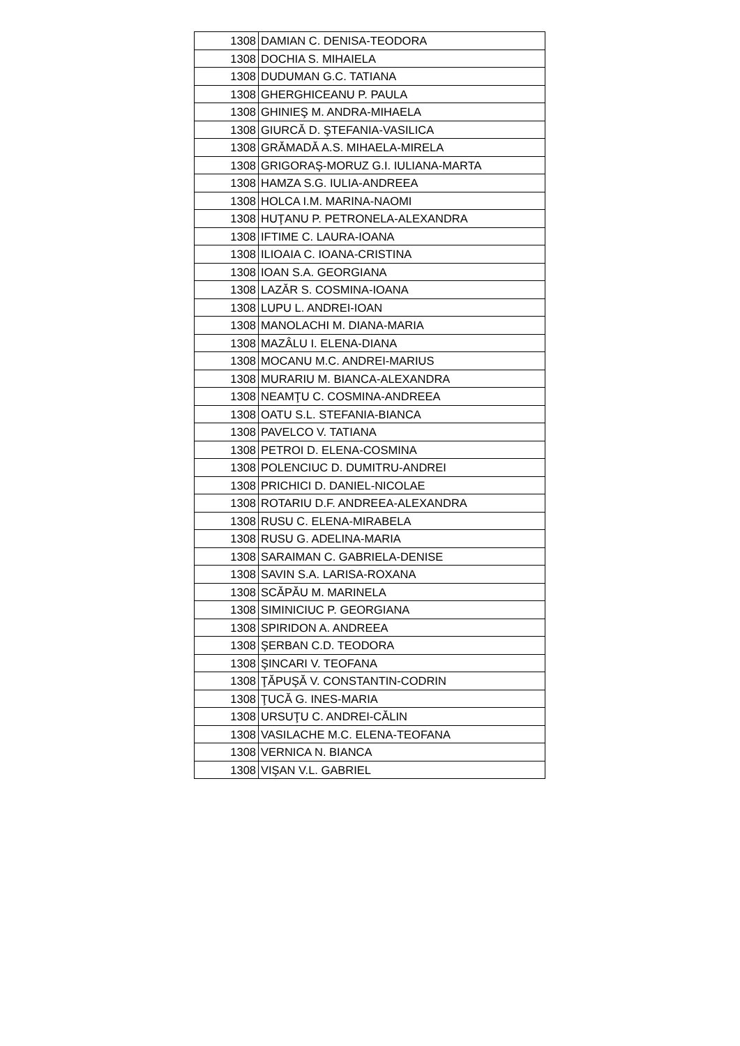| 1308 | DAMIAN C. DENISA-TEODORA |
| 1308 | DOCHIA S. MIHAIELA |
| 1308 | DUDUMAN G.C. TATIANA |
| 1308 | GHERGHICEANU P. PAULA |
| 1308 | GHINIEŞ M. ANDRA-MIHAELA |
| 1308 | GIURCĂ D. ŞTEFANIA-VASILICA |
| 1308 | GRĂMADĂ A.S. MIHAELA-MIRELA |
| 1308 | GRIGORAŞ-MORUZ G.I. IULIANA-MARTA |
| 1308 | HAMZA S.G. IULIA-ANDREEA |
| 1308 | HOLCA I.M. MARINA-NAOMI |
| 1308 | HUŢANU P. PETRONELA-ALEXANDRA |
| 1308 | IFTIME C. LAURA-IOANA |
| 1308 | ILIOAIA C. IOANA-CRISTINA |
| 1308 | IOAN S.A. GEORGIANA |
| 1308 | LAZĂR S. COSMINA-IOANA |
| 1308 | LUPU L. ANDREI-IOAN |
| 1308 | MANOLACHI M. DIANA-MARIA |
| 1308 | MAZÂLU I. ELENA-DIANA |
| 1308 | MOCANU M.C. ANDREI-MARIUS |
| 1308 | MURARIU M. BIANCA-ALEXANDRA |
| 1308 | NEAMŢU C. COSMINA-ANDREEA |
| 1308 | OATU S.L. STEFANIA-BIANCA |
| 1308 | PAVELCO V. TATIANA |
| 1308 | PETROI D. ELENA-COSMINA |
| 1308 | POLENCIUC D. DUMITRU-ANDREI |
| 1308 | PRICHICI D. DANIEL-NICOLAE |
| 1308 | ROTARIU D.F. ANDREEA-ALEXANDRA |
| 1308 | RUSU C. ELENA-MIRABELA |
| 1308 | RUSU G. ADELINA-MARIA |
| 1308 | SARAIMAN C. GABRIELA-DENISE |
| 1308 | SAVIN S.A. LARISA-ROXANA |
| 1308 | SCĂPĂU M. MARINELA |
| 1308 | SIMINICIUC P. GEORGIANA |
| 1308 | SPIRIDON A. ANDREEA |
| 1308 | ŞERBAN C.D. TEODORA |
| 1308 | ŞINCARI V. TEOFANA |
| 1308 | ŢĂPUŞĂ V. CONSTANTIN-CODRIN |
| 1308 | ŢUCĂ G. INES-MARIA |
| 1308 | URSUŢU C. ANDREI-CĂLIN |
| 1308 | VASILACHE M.C. ELENA-TEOFANA |
| 1308 | VERNICA N. BIANCA |
| 1308 | VIŞAN V.L. GABRIEL |